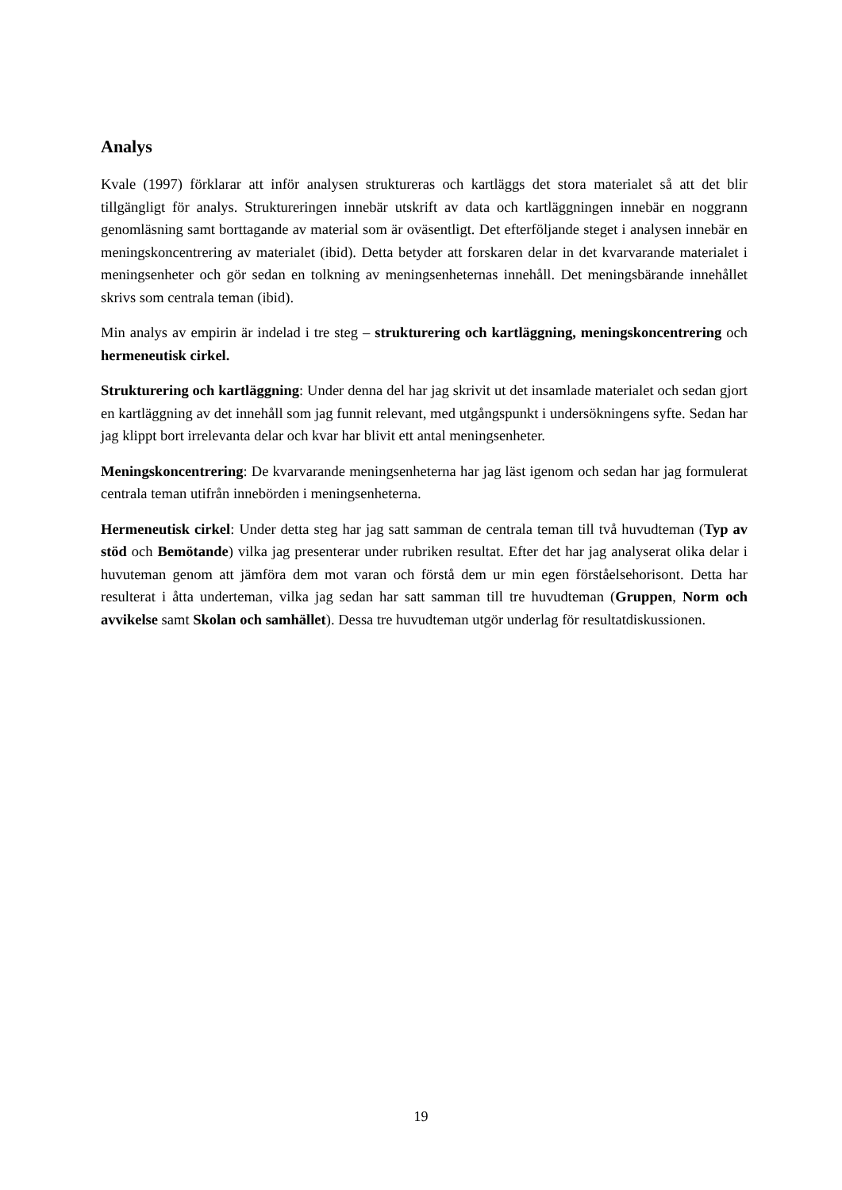Analys
Kvale (1997) förklarar att inför analysen struktureras och kartläggs det stora materialet så att det blir tillgängligt för analys. Struktureringen innebär utskrift av data och kartläggningen innebär en noggrann genomläsning samt borttagande av material som är oväsentligt. Det efterföljande steget i analysen innebär en meningskoncentrering av materialet (ibid). Detta betyder att forskaren delar in det kvarvarande materialet i meningsenheter och gör sedan en tolkning av meningsenheternas innehåll. Det meningsbärande innehållet skrivs som centrala teman (ibid).
Min analys av empirin är indelad i tre steg – strukturering och kartläggning, meningskoncentrering och hermeneutisk cirkel.
Strukturering och kartläggning: Under denna del har jag skrivit ut det insamlade materialet och sedan gjort en kartläggning av det innehåll som jag funnit relevant, med utgångspunkt i undersökningens syfte. Sedan har jag klippt bort irrelevanta delar och kvar har blivit ett antal meningsenheter.
Meningskoncentrering: De kvarvarande meningsenheterna har jag läst igenom och sedan har jag formulerat centrala teman utifrån innebörden i meningsenheterna.
Hermeneutisk cirkel: Under detta steg har jag satt samman de centrala teman till två huvudteman (Typ av stöd och Bemötande) vilka jag presenterar under rubriken resultat. Efter det har jag analyserat olika delar i huvuteman genom att jämföra dem mot varan och förstå dem ur min egen förståelsehorisont. Detta har resulterat i åtta underteman, vilka jag sedan har satt samman till tre huvudteman (Gruppen, Norm och avvikelse samt Skolan och samhället). Dessa tre huvudteman utgör underlag för resultatdiskussionen.
19